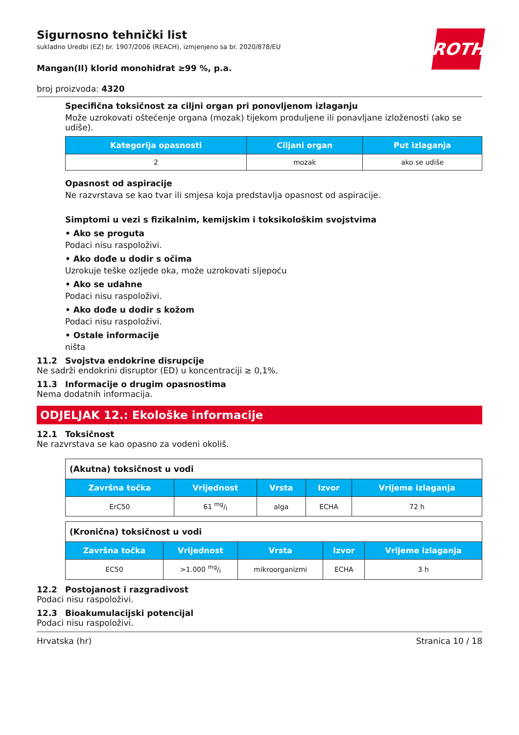ROTH
Sigurnosno tehnički list
sukladno Uredbi (EZ) br. 1907/2006 (REACH), izmjenjeno sa br. 2020/878/EU
Mangan(II) klorid monohidrat ≥99 %, p.a.
broj proizvoda: 4320
Specifična toksičnost za ciljni organ pri ponovljenom izlaganju
Može uzrokovati oštećenje organa (mozak) tijekom produljene ili ponavljane izloženosti (ako se udiše).
| Kategorija opasnosti | Ciljani organ | Put izlaganja |
| --- | --- | --- |
| 2 | mozak | ako se udiše |
Opasnost od aspiracije
Ne razvrstava se kao tvar ili smjesa koja predstavlja opasnost od aspiracije.
Simptomi u vezi s fizikalnim, kemijskim i toksikološkim svojstvima
• Ako se proguta
Podaci nisu raspoloživi.
• Ako dođe u dodir s očima
Uzrokuje teške ozljede oka, može uzrokovati sljepoću
• Ako se udahne
Podaci nisu raspoloživi.
• Ako dođe u dodir s kožom
Podaci nisu raspoloživi.
• Ostale informacije
ništa
11.2 Svojstva endokrine disrupcije
Ne sadrži endokrini disruptor (ED) u koncentraciji ≥ 0,1%.
11.3 Informacije o drugim opasnostima
Nema dodatnih informacija.
ODJELJAK 12.: Ekološke informacije
12.1 Toksičnost
Ne razvrstava se kao opasno za vodeni okoliš.
| (Akutna) toksičnost u vodi | | | | |
| Završna točka | Vrijednost | Vrsta | Izvor | Vrijeme izlaganja |
| ErC50 | 61 mg/l | alga | ECHA | 72 h |
| (Kronična) toksičnost u vodi | | | | |
| Završna točka | Vrijednost | Vrsta | Izvor | Vrijeme izlaganja |
| EC50 | >1.000 mg/l | mikroorganizmi | ECHA | 3 h |
12.2 Postojanost i razgradivost
Podaci nisu raspoloživi.
12.3 Bioakumulacijski potencijal
Podaci nisu raspoloživi.
Hrvatska (hr) Stranica 10 / 18